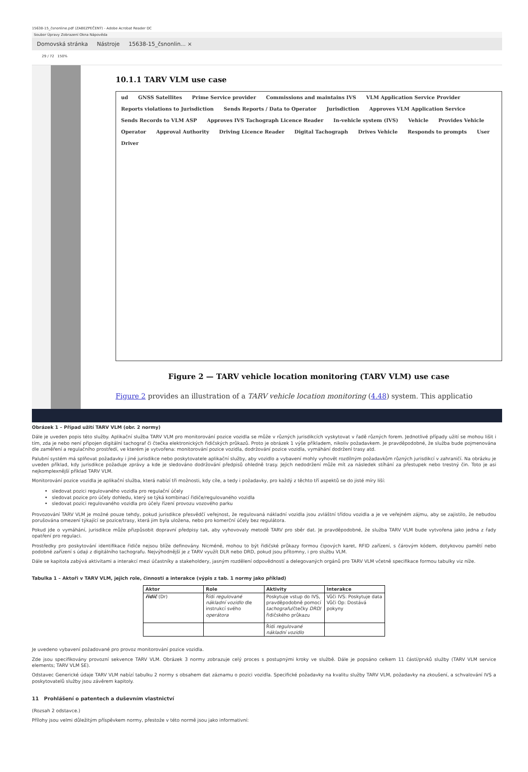15638-15_čsnonline.pdf (ZABEZPEČENÝ) - Adobe Acrobat Reader DC
Soubor Úpravy Zobrazení Okna Nápověda
Domovská stránka Nástroje 15638-15_čsnonlin... ×
29 / 72 150%
10.1.1 TARV VLM use case
ud GNSS Satellites Prime Service provider Commissions and maintains IVS
VLM Application Service Provider
Reports violations to Jurisdiction
Sends Reports / Data to Operator
Jurisdiction
Approves VLM Application Service
Sends Records to VLM ASP
Approves IVS Tachograph Licence Reader
In-vehicle system (IVS) Vehicle Provides Vehicle Operator Approval Authority Driving Licence Reader Digital Tachograph Drives Vehicle Responds to prompts User Driver
Figure 2 — TARV vehicle location monitoring (TARV VLM) use case
Figure 2 provides an illustration of a TARV vehicle location monitoring (4.48) system. This applicatio
Obrázek 1 – Případ užití TARV VLM (obr. 2 normy)
Dále je uveden popis této služby. Aplikační služba TARV VLM pro monitorování pozice vozidla se může v různých jurisdikcích vyskytovat v řadě různých forem. Jednotlivé případy užití se mohou lišit i tím, zda je nebo není připojen digitální tachograf či čtečka elektronických řidičských průkazů. Proto je obrázek 1 výše příkladem, nikoliv požadavkem. Je pravděpodobné, že služba bude pojmenována dle zaměření a regulačního prostředí, ve kterém je vytvořena: monitorování pozice vozidla, dodržování pozice vozidla, vymáhání dodržení trasy atd.
Palubní systém má splňovat požadavky i jiné jurisdikce nebo poskytovatele aplikační služby, aby vozidlo a vybavení mohly vyhovět rozdílným požadavkům různých jurisdikcí v zahraničí. Na obrázku je uveden příklad, kdy jurisdikce požaduje zprávy a kde je sledováno dodržování předpisů ohledně trasy. Jejich nedodržení může mít za následek stíhání za přestupek nebo trestný čin. Toto je asi nejkomplexnější příklad TARV VLM.
Monitorování pozice vozidla je aplikační služba, která nabízí tři možnosti, kdy cíle, a tedy i požadavky, pro každý z těchto tří aspektů se do jisté míry liší:
sledovat pozici regulovaného vozidla pro regulační účely
sledovat pozice pro účely dohledu, který se týká kombinací řidiče/regulovaného vozidla
sledovat pozici regulovaného vozidla pro účely řízení provozu vozového parku
Provozování TARV VLM je možné pouze tehdy, pokud jurisdikce přesvědčí veřejnost, že regulovaná nákladní vozidla jsou zvláštní třídou vozidla a je ve veřejném zájmu, aby se zajistilo, že nebudou porušována omezení týkající se pozice/trasy, která jim byla uložena, nebo pro komerční účely bez regulátora.
Pokud jde o vymáhání, jurisdikce může přizpůsobit dopravní předpisy tak, aby vyhovovaly metodě TARV pro sběr dat. Je pravděpodobné, že služba TARV VLM bude vytvořena jako jedna z řady opatření pro regulaci.
Prostředky pro poskytování identifikace řidiče nejsou blíže definovány. Nicméně, mohou to být řidičské průkazy formou čipových karet, RFID zařízení, s čárovým kódem, dotykovou pamětí nebo podobné zařízení s údaji z digitálního tachografu. Nejvýhodnější je z TARV využít DLR nebo DRD, pokud jsou přítomny, i pro službu VLM.
Dále se kapitola zabývá aktivitami a interakcí mezi účastníky a stakeholdery, jasným rozdělení odpovědností a delegovaných orgánů pro TARV VLM včetně specifikace formou tabulky viz níže.
Tabulka 1 – Aktoři v TARV VLM, jejich role, činnosti a interakce (výpis z tab. 1 normy jako příklad)
| Aktor | Role | Aktivity | Interakce |
| --- | --- | --- | --- |
| řidič (Dr) | Řídí regulované nákladní vozidlo dle instrukcí svého operátora | Poskytuje vstup do IVS, pravděpodobně pomocí tachografu /čtečky DRD /řidičského průkazu | Vůči IVS: Poskytuje data Vůči Op: Dostává pokyny |
| | | Řídí regulované nákladní vozidlo | |
Je uvedeno vybavení požadované pro provoz monitorování pozice vozidla.
Zde jsou specifikovány provozní sekvence TARV VLM. Obrázek 3 normy zobrazuje celý proces s postupnými kroky ve službě. Dále je popsáno celkem 11 částí/prvků služby (TARV VLM service elements; TARV VLM SE).
Odstavec Generické údaje TARV VLM nabízí tabulku 2 normy s obsahem dat záznamu o pozici vozidla. Specifické požadavky na kvalitu služby TARV VLM, požadavky na zkoušení, a schvalování IVS a poskytovatelů služby jsou závěrem kapitoly.
11 Prohlášení o patentech a duševním vlastnictví
(Rozsah 2 odstavce.)
Přílohy jsou velmi důležitým příspěvkem normy, přestože v této normě jsou jako informativní: